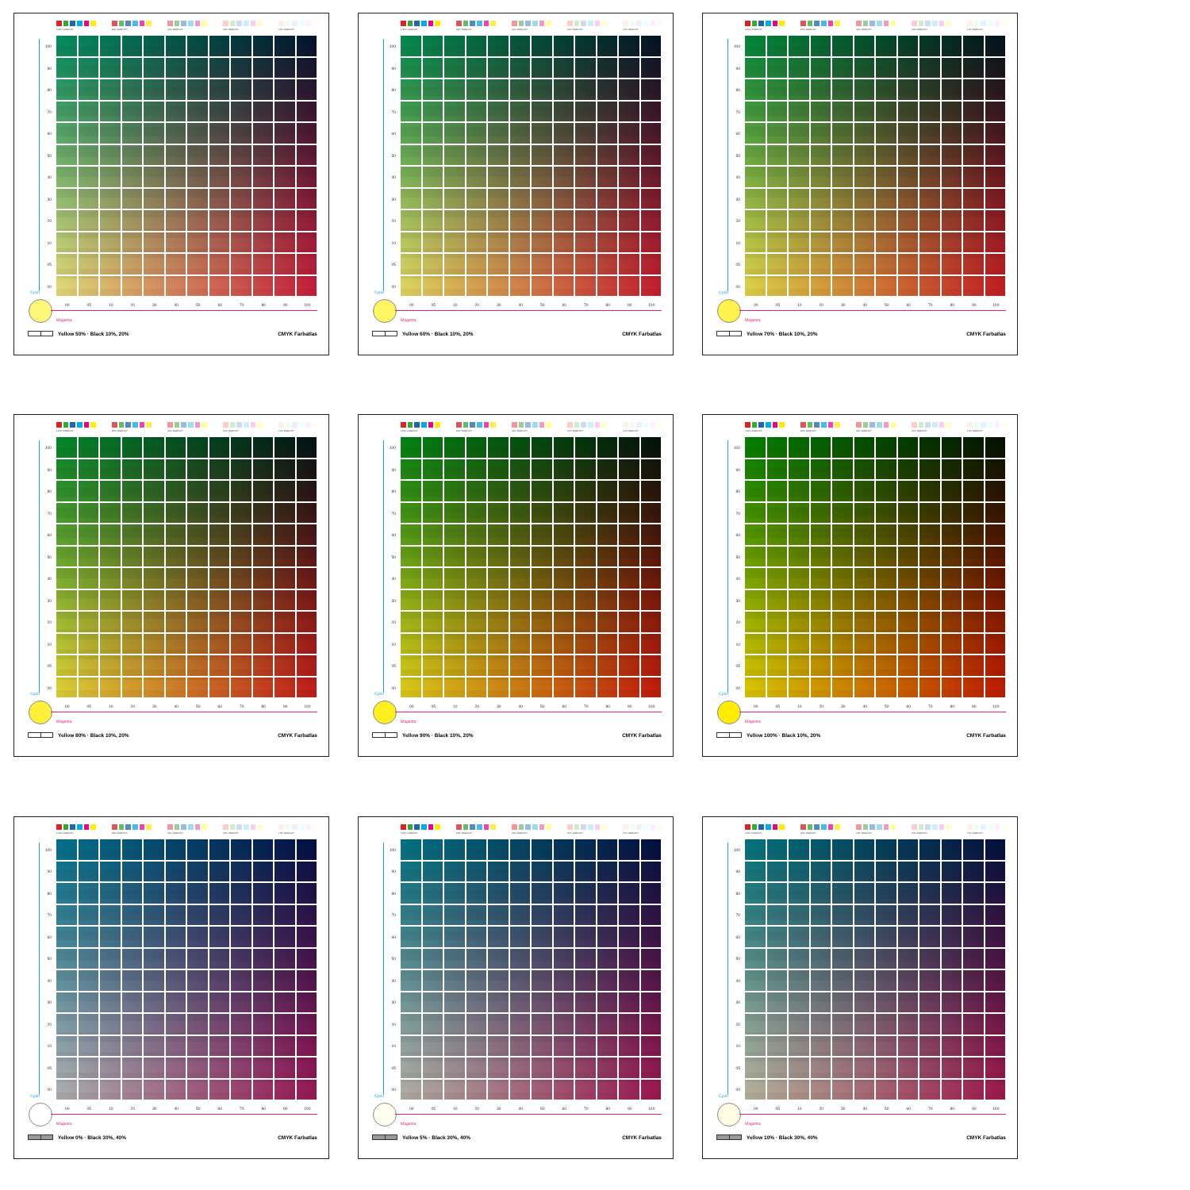100% RGBCMY
80% RGBCMY
40% RGBCMY
20% RGBCMY
10% RGBCMY
100
90
80
70
60
50
40
30
20
10
05
00
00 05 10 20 30 40 50 60 70 80 90 100
Cyan
Magenta
Yellow 50% · Black 10%, 20% CMYK Farbatlas
100% RGBCMY
80% RGBCMY
40% RGBCMY
20% RGBCMY
10% RGBCMY
100
90
80
70
60
50
40
30
20
10
05
00
00 05 10 20 30 40 50 60 70 80 90 100
Cyan
Magenta
Yellow 60% · Black 10%, 20% CMYK Farbatlas
100% RGBCMY
80% RGBCMY
40% RGBCMY
20% RGBCMY
10% RGBCMY
100
90
80
70
60
50
40
30
20
10
05
00
00 05 10 20 30 40 50 60 70 80 90 100
Cyan
Magenta
Yellow 70% · Black 10%, 20% CMYK Farbatlas
100% RGBCMY
80% RGBCMY
40% RGBCMY
20% RGBCMY
10% RGBCMY
100
90
80
70
60
50
40
30
20
10
05
00
00 05 10 20 30 40 50 60 70 80 90 100
Cyan
Magenta
Yellow 80% · Black 10%, 20% CMYK Farbatlas
100% RGBCMY
80% RGBCMY
40% RGBCMY
20% RGBCMY
10% RGBCMY
100
90
80
70
60
50
40
30
20
10
05
00
00 05 10 20 30 40 50 60 70 80 90 100
Cyan
Magenta
Yellow 90% · Black 10%, 20% CMYK Farbatlas
100% RGBCMY
80% RGBCMY
40% RGBCMY
20% RGBCMY
10% RGBCMY
100
90
80
70
60
50
40
30
20
10
05
00
00 05 10 20 30 40 50 60 70 80 90 100
Cyan
Magenta
Yellow 100% · Black 10%, 20% CMYK Farbatlas
100% RGBCMY
80% RGBCMY
40% RGBCMY
20% RGBCMY
10% RGBCMY
100
90
80
70
60
50
40
30
20
10
05
00
00 05 10 20 30 40 50 60 70 80 90 100
Cyan
Magenta
Yellow 0% · Black 30%, 40% CMYK Farbatlas
100% RGBCMY
80% RGBCMY
40% RGBCMY
20% RGBCMY
10% RGBCMY
100
90
80
70
60
50
40
30
20
10
05
00
00 05 10 20 30 40 50 60 70 80 90 100
Cyan
Magenta
Yellow 5% · Black 30%, 40% CMYK Farbatlas
100% RGBCMY
80% RGBCMY
40% RGBCMY
20% RGBCMY
10% RGBCMY
100
90
80
70
60
50
40
30
20
10
05
00
00 05 10 20 30 40 50 60 70 80 90 100
Cyan
Magenta
Yellow 10% · Black 30%, 40% CMYK Farbatlas